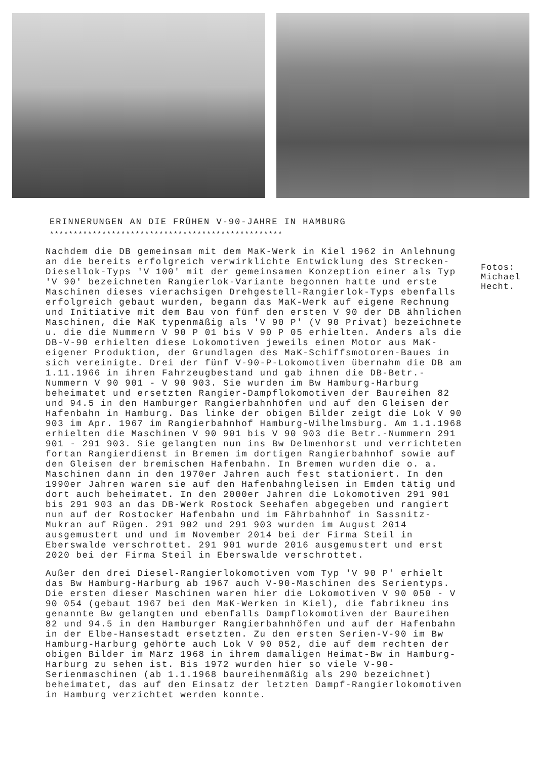ERINNERUNGEN AN DIE FRÜHEN V-90-JAHRE IN HAMBURG
*************************************************
Nachdem die DB gemeinsam mit dem MaK-Werk in Kiel 1962 in Anlehnung an die bereits erfolgreich verwirklichte Entwicklung des Strecken-Diesellok-Typs 'V 100' mit der gemeinsamen Konzeption einer als Typ 'V 90' bezeichneten Rangierlok-Variante begonnen hatte und erste Maschinen dieses vierachsigen Drehgestell-Rangierlok-Typs ebenfalls erfolgreich gebaut wurden, begann das MaK-Werk auf eigene Rechnung und Initiative mit dem Bau von fünf den ersten V 90 der DB ähnlichen Maschinen, die MaK typenmäßig als 'V 90 P' (V 90 Privat) bezeichnete u. die die Nummern V 90 P 01 bis V 90 P 05 erhielten. Anders als die DB-V-90 erhielten diese Lokomotiven jeweils einen Motor aus MaK-eigener Produktion, der Grundlagen des MaK-Schiffsmotoren-Baues in sich vereinigte. Drei der fünf V-90-P-Lokomotiven übernahm die DB am 1.11.1966 in ihren Fahrzeugbestand und gab ihnen die DB-Betr.-Nummern V 90 901 - V 90 903. Sie wurden im Bw Hamburg-Harburg beheimatet und ersetzten Rangier-Dampflokomotiven der Baureihen 82 und 94.5 in den Hamburger Rangierbahnhöfen und auf den Gleisen der Hafenbahn in Hamburg. Das linke der obigen Bilder zeigt die Lok V 90 903 im Apr. 1967 im Rangierbahnhof Hamburg-Wilhelmsburg. Am 1.1.1968 erhielten die Maschinen V 90 901 bis V 90 903 die Betr.-Nummern 291 901 - 291 903. Sie gelangten nun ins Bw Delmenhorst und verrichteten fortan Rangierdienst in Bremen im dortigen Rangierbahnhof sowie auf den Gleisen der bremischen Hafenbahn. In Bremen wurden die o. a. Maschinen dann in den 1970er Jahren auch fest stationiert. In den 1990er Jahren waren sie auf den Hafenbahngleisen in Emden tätig und dort auch beheimatet. In den 2000er Jahren die Lokomotiven 291 901 bis 291 903 an das DB-Werk Rostock Seehafen abgegeben und rangiert nun auf der Rostocker Hafenbahn und im Fährbahnhof in Sassnitz-Mukran auf Rügen. 291 902 und 291 903 wurden im August 2014 ausgemustert und und im November 2014 bei der Firma Steil in Eberswalde verschrottet. 291 901 wurde 2016 ausgemustert und erst 2020 bei der Firma Steil in Eberswalde verschrottet.
Außer den drei Diesel-Rangierlokomotiven vom Typ 'V 90 P' erhielt das Bw Hamburg-Harburg ab 1967 auch V-90-Maschinen des Serientyps. Die ersten dieser Maschinen waren hier die Lokomotiven V 90 050 - V 90 054 (gebaut 1967 bei den MaK-Werken in Kiel), die fabrikneu ins genannte Bw gelangten und ebenfalls Dampflokomotiven der Baureihen 82 und 94.5 in den Hamburger Rangierbahnhöfen und auf der Hafenbahn in der Elbe-Hansestadt ersetzten. Zu den ersten Serien-V-90 im Bw Hamburg-Harburg gehörte auch Lok V 90 052, die auf dem rechten der obigen Bilder im März 1968 in ihrem damaligen Heimat-Bw in Hamburg-Harburg zu sehen ist. Bis 1972 wurden hier so viele V-90-Serienmaschinen (ab 1.1.1968 baureihenmäßig als 290 bezeichnet) beheimatet, das auf den Einsatz der letzten Dampf-Rangierlokomotiven in Hamburg verzichtet werden konnte.
Fotos:
Michael
Hecht.